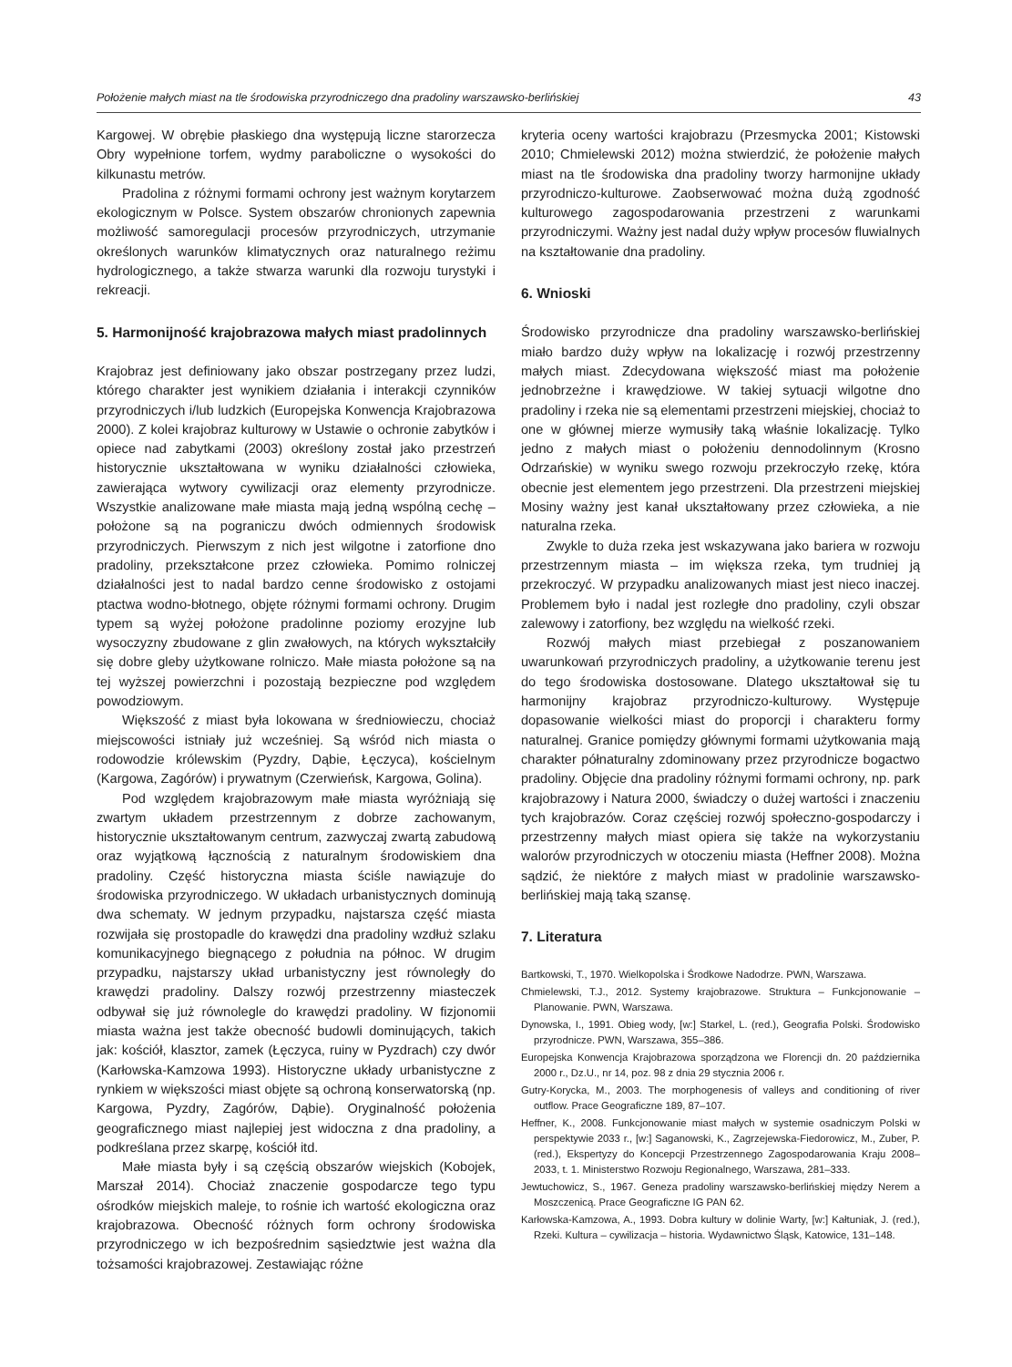Położenie małych miast na tle środowiska przyrodniczego dna pradoliny warszawsko-berlińskiej 43
Kargowej. W obrębie płaskiego dna występują liczne starorzecza Obry wypełnione torfem, wydmy paraboliczne o wysokości do kilkunastu metrów.
Pradolina z różnymi formami ochrony jest ważnym korytarzem ekologicznym w Polsce. System obszarów chronionych zapewnia możliwość samoregulacji procesów przyrodniczych, utrzymanie określonych warunków klimatycznych oraz naturalnego reżimu hydrologicznego, a także stwarza warunki dla rozwoju turystyki i rekreacji.
5. Harmonijność krajobrazowa małych miast pradolinnych
Krajobraz jest definiowany jako obszar postrzegany przez ludzi, którego charakter jest wynikiem działania i interakcji czynników przyrodniczych i/lub ludzkich (Europejska Konwencja Krajobrazowa 2000). Z kolei krajobraz kulturowy w Ustawie o ochronie zabytków i opiece nad zabytkami (2003) określony został jako przestrzeń historycznie ukształtowana w wyniku działalności człowieka, zawierająca wytwory cywilizacji oraz elementy przyrodnicze. Wszystkie analizowane małe miasta mają jedną wspólną cechę – położone są na pograniczu dwóch odmiennych środowisk przyrodniczych. Pierwszym z nich jest wilgotne i zatorfione dno pradoliny, przekształcone przez człowieka. Pomimo rolniczej działalności jest to nadal bardzo cenne środowisko z ostojami ptactwa wodno-błotnego, objęte różnymi formami ochrony. Drugim typem są wyżej położone pradolinne poziomy erozyjne lub wysoczyzny zbudowane z glin zwałowych, na których wykształciły się dobre gleby użytkowane rolniczo. Małe miasta położone są na tej wyższej powierzchni i pozostają bezpieczne pod względem powodziowym.
Większość z miast była lokowana w średniowieczu, chociaż miejscowości istniały już wcześniej. Są wśród nich miasta o rodowodzie królewskim (Pyzdry, Dąbie, Łęczyca), kościelnym (Kargowa, Zagórów) i prywatnym (Czerwieńsk, Kargowa, Golina).
Pod względem krajobrazowym małe miasta wyróżniają się zwartym układem przestrzennym z dobrze zachowanym, historycznie ukształtowanym centrum, zazwyczaj zwartą zabudową oraz wyjątkową łącznością z naturalnym środowiskiem dna pradoliny. Część historyczna miasta ściśle nawiązuje do środowiska przyrodniczego. W układach urbanistycznych dominują dwa schematy. W jednym przypadku, najstarsza część miasta rozwijała się prostopadle do krawędzi dna pradoliny wzdłuż szlaku komunikacyjnego biegnącego z południa na północ. W drugim przypadku, najstarszy układ urbanistyczny jest równoległy do krawędzi pradoliny. Dalszy rozwój przestrzenny miasteczek odbywał się już równolegle do krawędzi pradoliny. W fizjonomii miasta ważna jest także obecność budowli dominujących, takich jak: kościół, klasztor, zamek (Łęczyca, ruiny w Pyzdrach) czy dwór (Karłowska-Kamzowa 1993). Historyczne układy urbanistyczne z rynkiem w większości miast objęte są ochroną konserwatorską (np. Kargowa, Pyzdry, Zagórów, Dąbie). Oryginalność położenia geograficznego miast najlepiej jest widoczna z dna pradoliny, a podkreślana przez skarpę, kościół itd.
Małe miasta były i są częścią obszarów wiejskich (Kobojek, Marszał 2014). Chociaż znaczenie gospodarcze tego typu ośrodków miejskich maleje, to rośnie ich wartość ekologiczna oraz krajobrazowa. Obecność różnych form ochrony środowiska przyrodniczego w ich bezpośrednim sąsiedztwie jest ważna dla tożsamości krajobrazowej. Zestawiając różne
kryteria oceny wartości krajobrazu (Przesmycka 2001; Kistowski 2010; Chmielewski 2012) można stwierdzić, że położenie małych miast na tle środowiska dna pradoliny tworzy harmonijne układy przyrodniczo-kulturowe. Zaobserwować można dużą zgodność kulturowego zagospodarowania przestrzeni z warunkami przyrodniczymi. Ważny jest nadal duży wpływ procesów fluwialnych na kształtowanie dna pradoliny.
6. Wnioski
Środowisko przyrodnicze dna pradoliny warszawsko-berlińskiej miało bardzo duży wpływ na lokalizację i rozwój przestrzenny małych miast. Zdecydowana większość miast ma położenie jednobrzeżne i krawędziowe. W takiej sytuacji wilgotne dno pradoliny i rzeka nie są elementami przestrzeni miejskiej, chociaż to one w głównej mierze wymusiły taką właśnie lokalizację. Tylko jedno z małych miast o położeniu dennodolinnym (Krosno Odrzańskie) w wyniku swego rozwoju przekroczyło rzekę, która obecnie jest elementem jego przestrzeni. Dla przestrzeni miejskiej Mosiny ważny jest kanał ukształtowany przez człowieka, a nie naturalna rzeka.
Zwykle to duża rzeka jest wskazywana jako bariera w rozwoju przestrzennym miasta – im większa rzeka, tym trudniej ją przekroczyć. W przypadku analizowanych miast jest nieco inaczej. Problemem było i nadal jest rozległe dno pradoliny, czyli obszar zalewowy i zatorfiony, bez względu na wielkość rzeki.
Rozwój małych miast przebiegał z poszanowaniem uwarunkowań przyrodniczych pradoliny, a użytkowanie terenu jest do tego środowiska dostosowane. Dlatego ukształtował się tu harmonijny krajobraz przyrodniczo-kulturowy. Występuje dopasowanie wielkości miast do proporcji i charakteru formy naturalnej. Granice pomiędzy głównymi formami użytkowania mają charakter półnaturalny zdominowany przez przyrodnicze bogactwo pradoliny. Objęcie dna pradoliny różnymi formami ochrony, np. park krajobrazowy i Natura 2000, świadczy o dużej wartości i znaczeniu tych krajobrazów. Coraz częściej rozwój społeczno-gospodarczy i przestrzenny małych miast opiera się także na wykorzystaniu walorów przyrodniczych w otoczeniu miasta (Heffner 2008). Można sądzić, że niektóre z małych miast w pradolinie warszawsko-berlińskiej mają taką szansę.
7. Literatura
Bartkowski, T., 1970. Wielkopolska i Środkowe Nadodrze. PWN, Warszawa.
Chmielewski, T.J., 2012. Systemy krajobrazowe. Struktura – Funkcjonowanie – Planowanie. PWN, Warszawa.
Dynowska, I., 1991. Obieg wody, [w:] Starkel, L. (red.), Geografia Polski. Środowisko przyrodnicze. PWN, Warszawa, 355–386.
Europejska Konwencja Krajobrazowa sporządzona we Florencji dn. 20 października 2000 r., Dz.U., nr 14, poz. 98 z dnia 29 stycznia 2006 r.
Gutry-Korycka, M., 2003. The morphogenesis of valleys and conditioning of river outflow. Prace Geograficzne 189, 87–107.
Heffner, K., 2008. Funkcjonowanie miast małych w systemie osadniczym Polski w perspektywie 2033 r., [w:] Saganowski, K., Zagrzejewska-Fiedorowicz, M., Zuber, P. (red.), Ekspertyzy do Koncepcji Przestrzennego Zagospodarowania Kraju 2008–2033, t. 1. Ministerstwo Rozwoju Regionalnego, Warszawa, 281–333.
Jewtuchowicz, S., 1967. Geneza pradoliny warszawsko-berlińskiej między Nerem a Moszczenicą. Prace Geograficzne IG PAN 62.
Karłowska-Kamzowa, A., 1993. Dobra kultury w dolinie Warty, [w:] Kałtuniak, J. (red.), Rzeki. Kultura – cywilizacja – historia. Wydawnictwo Śląsk, Katowice, 131–148.